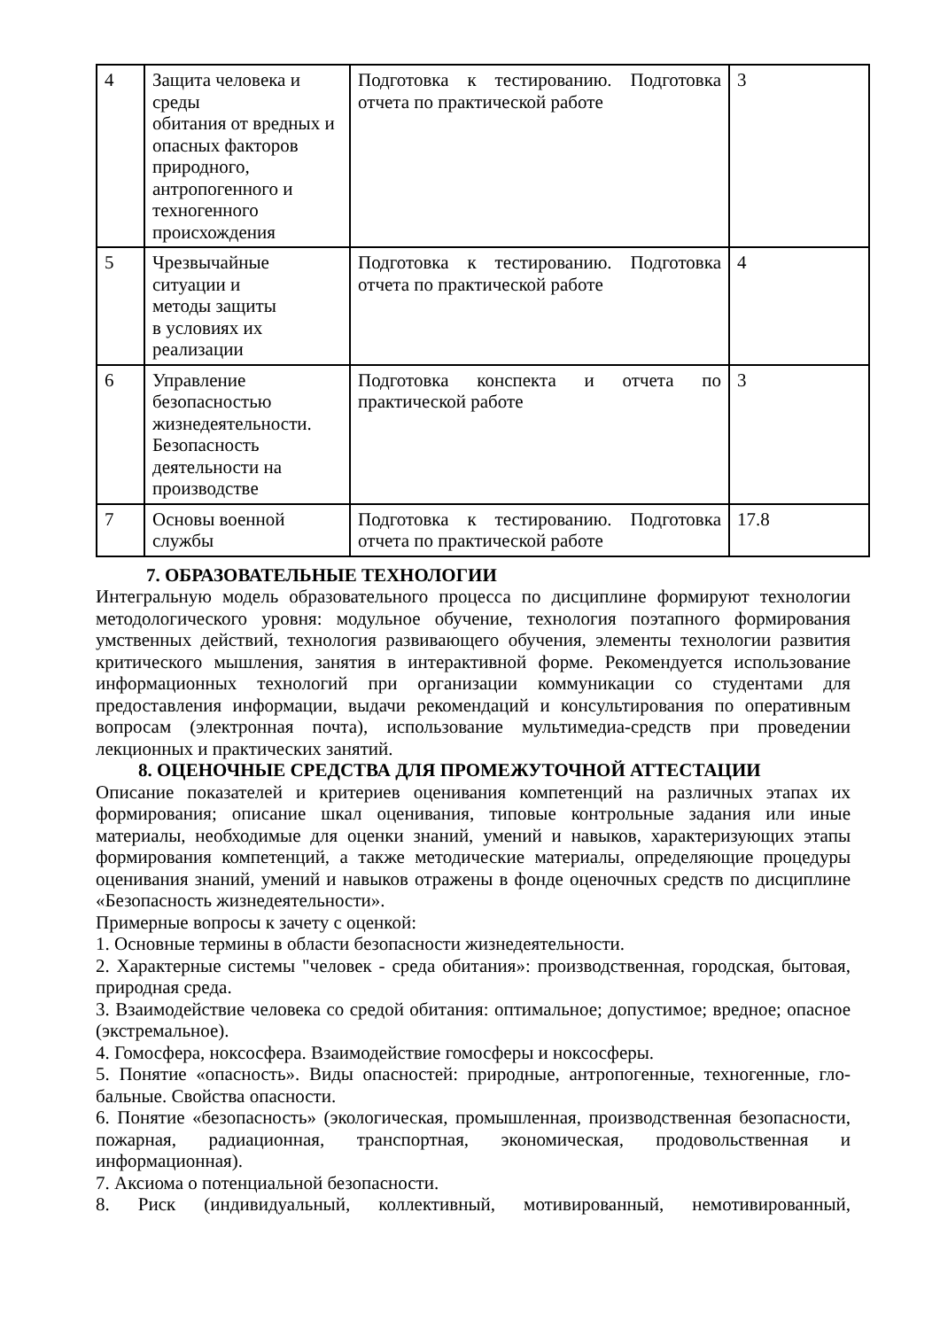| 4 | Защита человека и среды обитания от вредных и опасных факторов природного, антропогенного и техногенного происхождения | Подготовка к тестированию. Подготовка отчета по практической работе | 3 |
| 5 | Чрезвычайные ситуации и методы защиты в условиях их реализации | Подготовка к тестированию. Подготовка отчета по практической работе | 4 |
| 6 | Управление безопасностью жизнедеятельности. Безопасность деятельности на производстве | Подготовка конспекта и отчета по практической работе | 3 |
| 7 | Основы военной службы | Подготовка к тестированию. Подготовка отчета по практической работе | 17.8 |
7. ОБРАЗОВАТЕЛЬНЫЕ ТЕХНОЛОГИИ
Интегральную модель образовательного процесса по дисциплине формируют технологии методологического уровня: модульное обучение, технология поэтапного формирования умственных действий, технология развивающего обучения, элементы технологии развития критического мышления, занятия в интерактивной форме. Рекомендуется использование информационных технологий при организации коммуникации со студентами для предоставления информации, выдачи рекомендаций и консультирования по оперативным вопросам (электронная почта), использование мультимедиа-средств при проведении лекционных и практических занятий.
8. ОЦЕНОЧНЫЕ СРЕДСТВА ДЛЯ ПРОМЕЖУТОЧНОЙ АТТЕСТАЦИИ
Описание показателей и критериев оценивания компетенций на различных этапах их формирования; описание шкал оценивания, типовые контрольные задания или иные материалы, необходимые для оценки знаний, умений и навыков, характеризующих этапы формирования компетенций, а также методические материалы, определяющие процедуры оценивания знаний, умений и навыков отражены в фонде оценочных средств по дисциплине «Безопасность жизнедеятельности».
Примерные вопросы к зачету с оценкой:
1. Основные термины в области безопасности жизнедеятельности.
2. Характерные системы "человек - среда обитания»: производственная, городская, бытовая, природная среда.
3. Взаимодействие человека со средой обитания: оптимальное; допустимое; вредное; опасное (экстремальное).
4. Гомосфера, ноксосфера. Взаимодействие гомосферы и ноксосферы.
5. Понятие «опасность». Виды опасностей: природные, антропогенные, техногенные, гло-бальные. Свойства опасности.
6. Понятие «безопасность» (экологическая, промышленная, производственная безопасности, пожарная, радиационная, транспортная, экономическая, продовольственная и информационная).
7. Аксиома о потенциальной безопасности.
8. Риск (индивидуальный, коллективный, мотивированный, немотивированный,